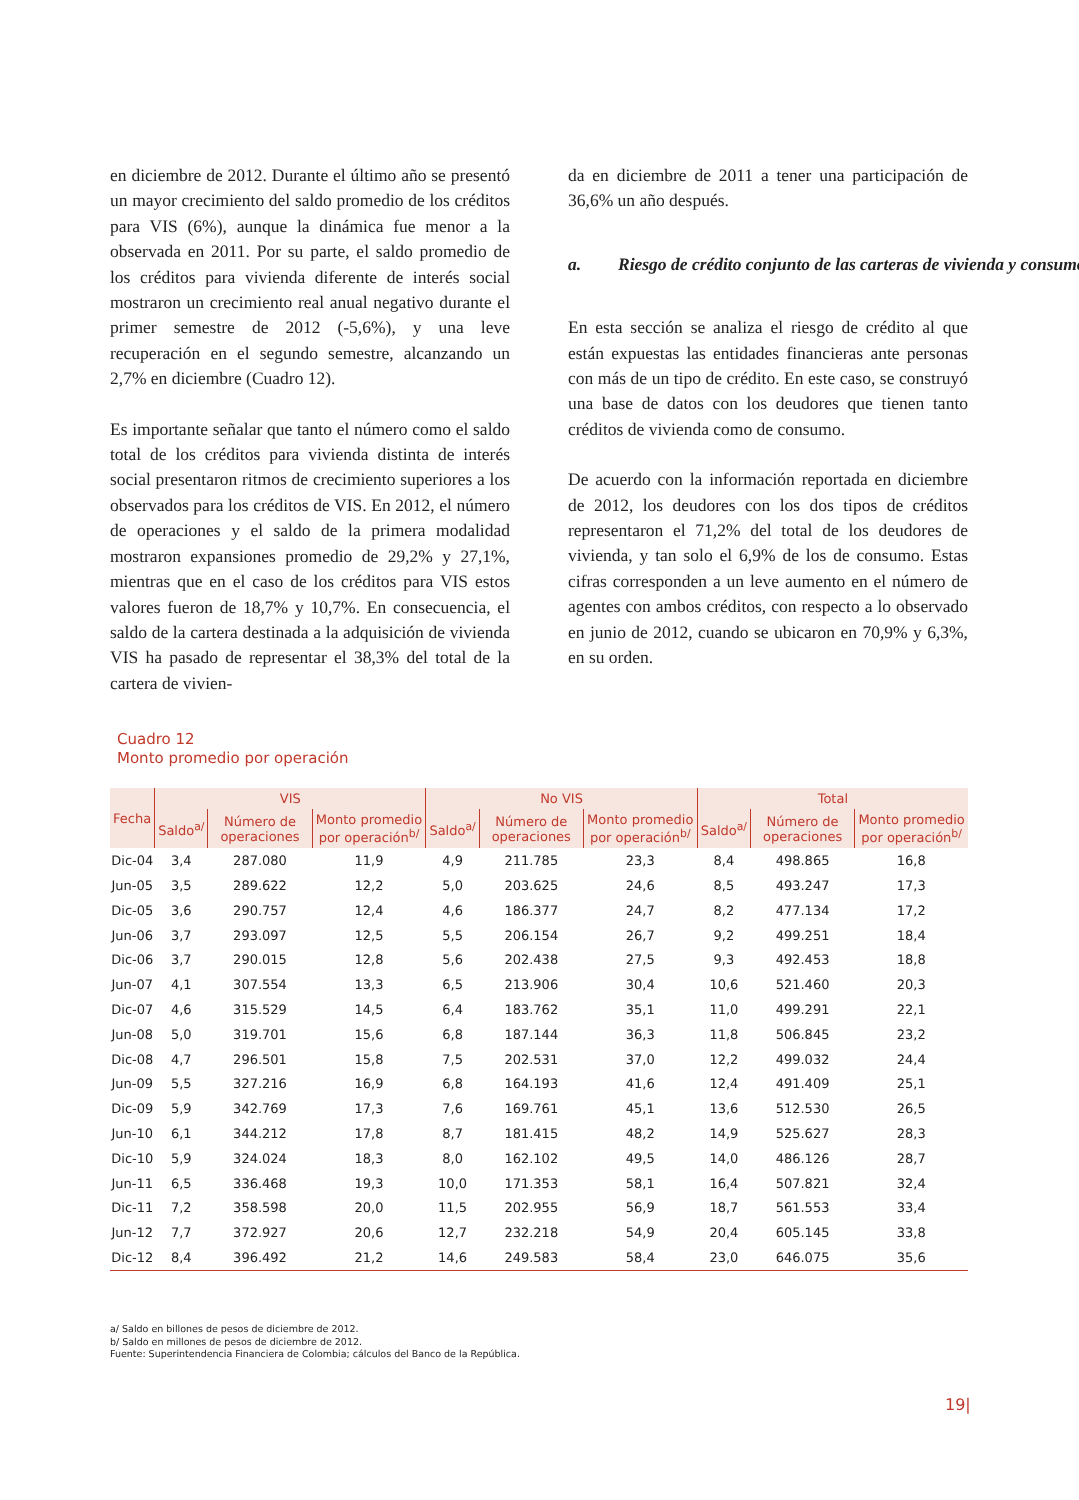en diciembre de 2012. Durante el último año se presentó un mayor crecimiento del saldo promedio de los créditos para VIS (6%), aunque la dinámica fue menor a la observada en 2011. Por su parte, el saldo promedio de los créditos para vivienda diferente de interés social mostraron un crecimiento real anual negativo durante el primer semestre de 2012 (-5,6%), y una leve recuperación en el segundo semestre, alcanzando un 2,7% en diciembre (Cuadro 12).
Es importante señalar que tanto el número como el saldo total de los créditos para vivienda distinta de interés social presentaron ritmos de crecimiento superiores a los observados para los créditos de VIS. En 2012, el número de operaciones y el saldo de la primera modalidad mostraron expansiones promedio de 29,2% y 27,1%, mientras que en el caso de los créditos para VIS estos valores fueron de 18,7% y 10,7%. En consecuencia, el saldo de la cartera destinada a la adquisición de vivienda VIS ha pasado de representar el 38,3% del total de la cartera de vivien-
da en diciembre de 2011 a tener una participación de 36,6% un año después.
a. Riesgo de crédito conjunto de las carteras de vivienda y consumo
En esta sección se analiza el riesgo de crédito al que están expuestas las entidades financieras ante personas con más de un tipo de crédito. En este caso, se construyó una base de datos con los deudores que tienen tanto créditos de vivienda como de consumo.
De acuerdo con la información reportada en diciembre de 2012, los deudores con los dos tipos de créditos representaron el 71,2% del total de los deudores de vivienda, y tan solo el 6,9% de los de consumo. Estas cifras corresponden a un leve aumento en el número de agentes con ambos créditos, con respecto a lo observado en junio de 2012, cuando se ubicaron en 70,9% y 6,3%, en su orden.
Cuadro 12
Monto promedio por operación
| Fecha | VIS | | | No VIS | | | Total | | |
| --- | --- | --- | --- | --- | --- | --- | --- | --- | --- |
| | Saldo<sup>a/</sup> | Número de operaciones | Monto promedio por operación<sup>b/</sup> | Saldo<sup>a/</sup> | Número de operaciones | Monto promedio por operación<sup>b/</sup> | Saldo<sup>a/</sup> | Número de operaciones | Monto promedio por operación<sup>b/</sup> |
| Dic-04 | 3,4 | 287.080 | 11,9 | 4,9 | 211.785 | 23,3 | 8,4 | 498.865 | 16,8 |
| Jun-05 | 3,5 | 289.622 | 12,2 | 5,0 | 203.625 | 24,6 | 8,5 | 493.247 | 17,3 |
| Dic-05 | 3,6 | 290.757 | 12,4 | 4,6 | 186.377 | 24,7 | 8,2 | 477.134 | 17,2 |
| Jun-06 | 3,7 | 293.097 | 12,5 | 5,5 | 206.154 | 26,7 | 9,2 | 499.251 | 18,4 |
| Dic-06 | 3,7 | 290.015 | 12,8 | 5,6 | 202.438 | 27,5 | 9,3 | 492.453 | 18,8 |
| Jun-07 | 4,1 | 307.554 | 13,3 | 6,5 | 213.906 | 30,4 | 10,6 | 521.460 | 20,3 |
| Dic-07 | 4,6 | 315.529 | 14,5 | 6,4 | 183.762 | 35,1 | 11,0 | 499.291 | 22,1 |
| Jun-08 | 5,0 | 319.701 | 15,6 | 6,8 | 187.144 | 36,3 | 11,8 | 506.845 | 23,2 |
| Dic-08 | 4,7 | 296.501 | 15,8 | 7,5 | 202.531 | 37,0 | 12,2 | 499.032 | 24,4 |
| Jun-09 | 5,5 | 327.216 | 16,9 | 6,8 | 164.193 | 41,6 | 12,4 | 491.409 | 25,1 |
| Dic-09 | 5,9 | 342.769 | 17,3 | 7,6 | 169.761 | 45,1 | 13,6 | 512.530 | 26,5 |
| Jun-10 | 6,1 | 344.212 | 17,8 | 8,7 | 181.415 | 48,2 | 14,9 | 525.627 | 28,3 |
| Dic-10 | 5,9 | 324.024 | 18,3 | 8,0 | 162.102 | 49,5 | 14,0 | 486.126 | 28,7 |
| Jun-11 | 6,5 | 336.468 | 19,3 | 10,0 | 171.353 | 58,1 | 16,4 | 507.821 | 32,4 |
| Dic-11 | 7,2 | 358.598 | 20,0 | 11,5 | 202.955 | 56,9 | 18,7 | 561.553 | 33,4 |
| Jun-12 | 7,7 | 372.927 | 20,6 | 12,7 | 232.218 | 54,9 | 20,4 | 605.145 | 33,8 |
| Dic-12 | 8,4 | 396.492 | 21,2 | 14,6 | 249.583 | 58,4 | 23,0 | 646.075 | 35,6 |
a/ Saldo en billones de pesos de diciembre de 2012.
b/ Saldo en millones de pesos de diciembre de 2012.
Fuente: Superintendencia Financiera de Colombia; cálculos del Banco de la República.
19|